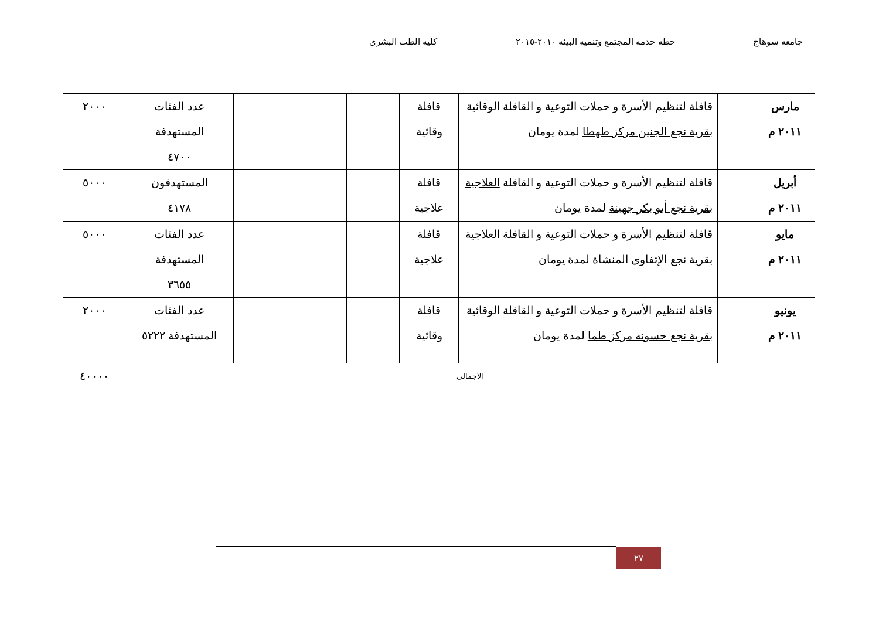جامعة سوهاج خطة خدمة المجتمع وتنمية البيئة ٢٠١٠-٢٠١٥ كلية الطب البشرى
| مارس ٢٠١١ م | | قافلة لتنظيم الأسرة و حملات التوعية و القافلة الوقائية بقرية نجع الجنين مركز طهطا لمدة يومان | قافلة وقائية | | | عدد الفئات المستهدفة ٤٧٠٠ | ٢٠٠٠ |
| أبريل ٢٠١١ م | | قافلة لتنظيم الأسرة و حملات التوعية و القافلة العلاجية بقرية نجع أبو بكر جهينة لمدة يومان | قافلة علاجية | | | المستهدفون ٤١٧٨ | ٥٠٠٠ |
| مايو ٢٠١١ م | | قافلة لتنظيم الأسرة و حملات التوعية و القافلة العلاجية بقرية نجع الإتفاوى المنشاة لمدة يومان | قافلة علاجية | | | عدد الفئات المستهدفة ٣٦٥٥ | ٥٠٠٠ |
| يونيو ٢٠١١ م | | قافلة لتنظيم الأسرة و حملات التوعية و القافلة الوقائية بقرية نجع حسونه مركز طما لمدة يومان | قافلة وقائية | | | عدد الفئات المستهدفة ٥٢٢٢ | ٢٠٠٠ |
| الاجمالى | | | | | | | ٤٠٠٠٠ |
٢٧